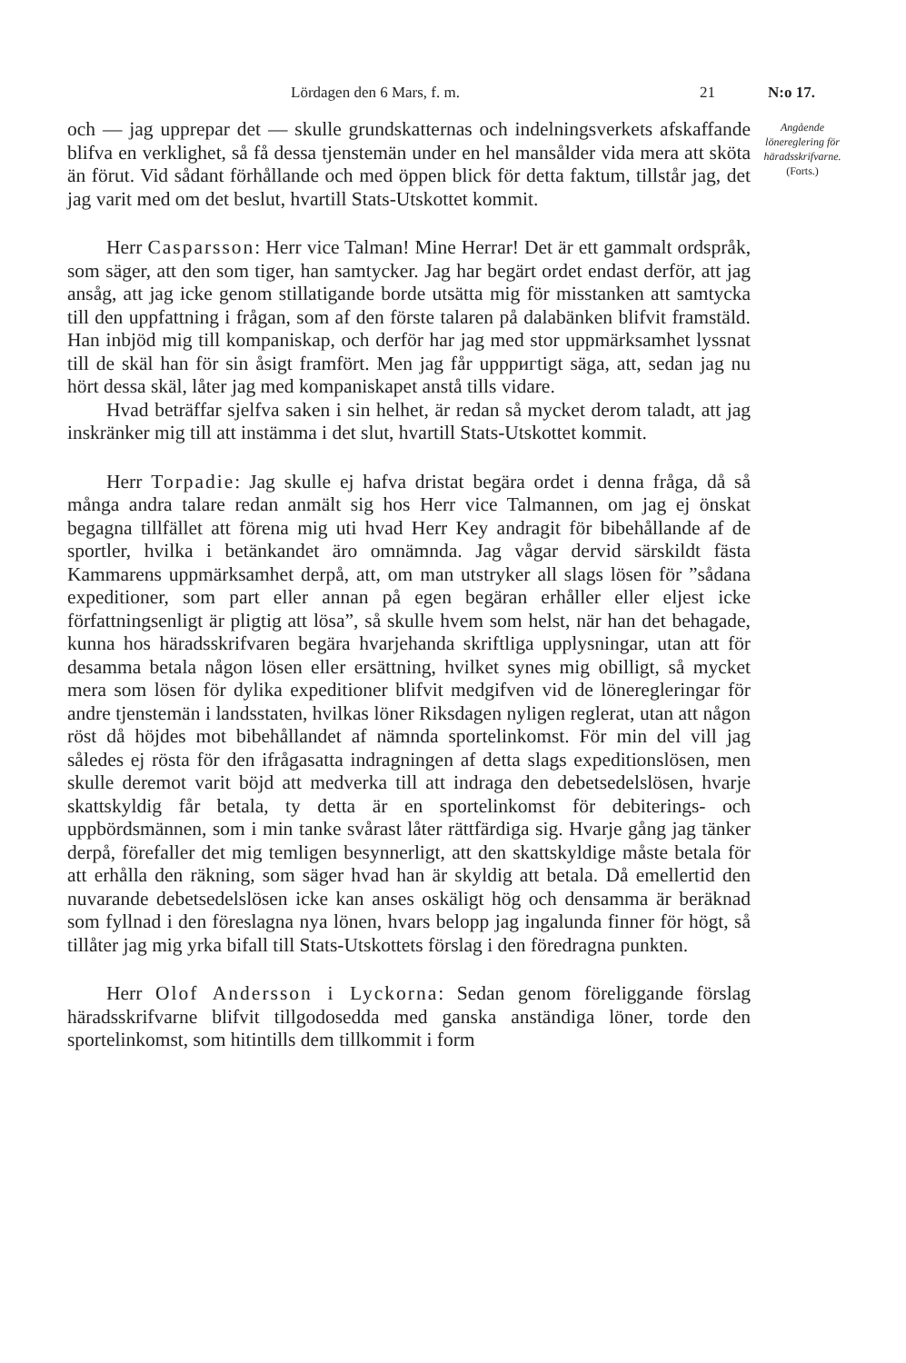Lördagen den 6 Mars, f. m. 21 N:o 17.
och — jag upprepar det — skulle grundskatternas och indelningsverkets afskaffande blifva en verklighet, så få dessa tjenstemän under en hel mansålder vida mera att sköta än förut. Vid sådant förhållande och med öppen blick för detta faktum, tillstår jag, det jag varit med om det beslut, hvartill Stats-Utskottet kommit.
  Herr Casparsson: Herr vice Talman! Mine Herrar! Det är ett gammalt ordspråk, som säger, att den som tiger, han samtycker. Jag har begärt ordet endast derför, att jag ansåg, att jag icke genom stillatigande borde utsätta mig för misstanken att samtycka till den uppfattning i frågan, som af den förste talaren på dalabänken blifvit framstäld. Han inbjöd mig till kompaniskap, och derför har jag med stor uppmärksamhet lyssnat till de skäl han för sin åsigt framfört. Men jag får uppригtigt säga, att, sedan jag nu hört dessa skäl, låter jag med kompaniskapet anstå tills vidare.
  Hvad beträffar sjelfva saken i sin helhet, är redan så mycket derom taladt, att jag inskränker mig till att instämma i det slut, hvartill Stats-Utskottet kommit.
  Herr Torpadie: Jag skulle ej hafva dristat begära ordet i denna fråga, då så många andra talare redan anmält sig hos Herr vice Talmannen, om jag ej önskat begagna tillfället att förena mig uti hvad Herr Key andragit för bibehållande af de sportler, hvilka i betänkandet äro omnämnda. Jag vågar dervid särskildt fästa Kammarens uppmärksamhet derpå, att, om man utstryker all slags lösen för ”sådana expeditioner, som part eller annan på egen begäran erhåller eller eljest icke författningsenligt är pligtig att lösa”, så skulle hvem som helst, när han det behagade, kunna hos häradsskrifvaren begära hvarjehanda skriftliga upplysningar, utan att för desamma betala någon lösen eller ersättning, hvilket synes mig obilligt, så mycket mera som lösen för dylika expeditioner blifvit medgifven vid de löneregleringar för andre tjenstemän i landsstaten, hvilkas löner Riksdagen nyligen reglerat, utan att någon röst då höjdes mot bibehållandet af nämnda sportelinkomst. För min del vill jag således ej rösta för den ifrågasatta indragningen af detta slags expeditionslösen, men skulle deremot varit böjd att medverka till att indraga den debetsedelslösen, hvarje skattskyldig får betala, ty detta är en sportelinkomst för debiterings- och uppbördsmännen, som i min tanke svårast låter rättfärdiga sig. Hvarje gång jag tänker derpå, förefaller det mig temligen besynnerligt, att den skattskyldige måste betala för att erhålla den räkning, som säger hvad han är skyldig att betala. Då emellertid den nuvarande debetsedelslösen icke kan anses oskäligt hög och densamma är beräknad som fyllnad i den föreslagna nya lönen, hvars belopp jag ingalunda finner för högt, så tillåter jag mig yrka bifall till Stats-Utskottets förslag i den föredragna punkten.
  Herr Olof Andersson i Lyckorna: Sedan genom föreliggande förslag häradsskrifvarne blifvit tillgodosedda med ganska anständiga löner, torde den sportelinkomst, som hitintills dem tillkommit i form
Angående lönereglering för häradsskrifvarne.
(Forts.)